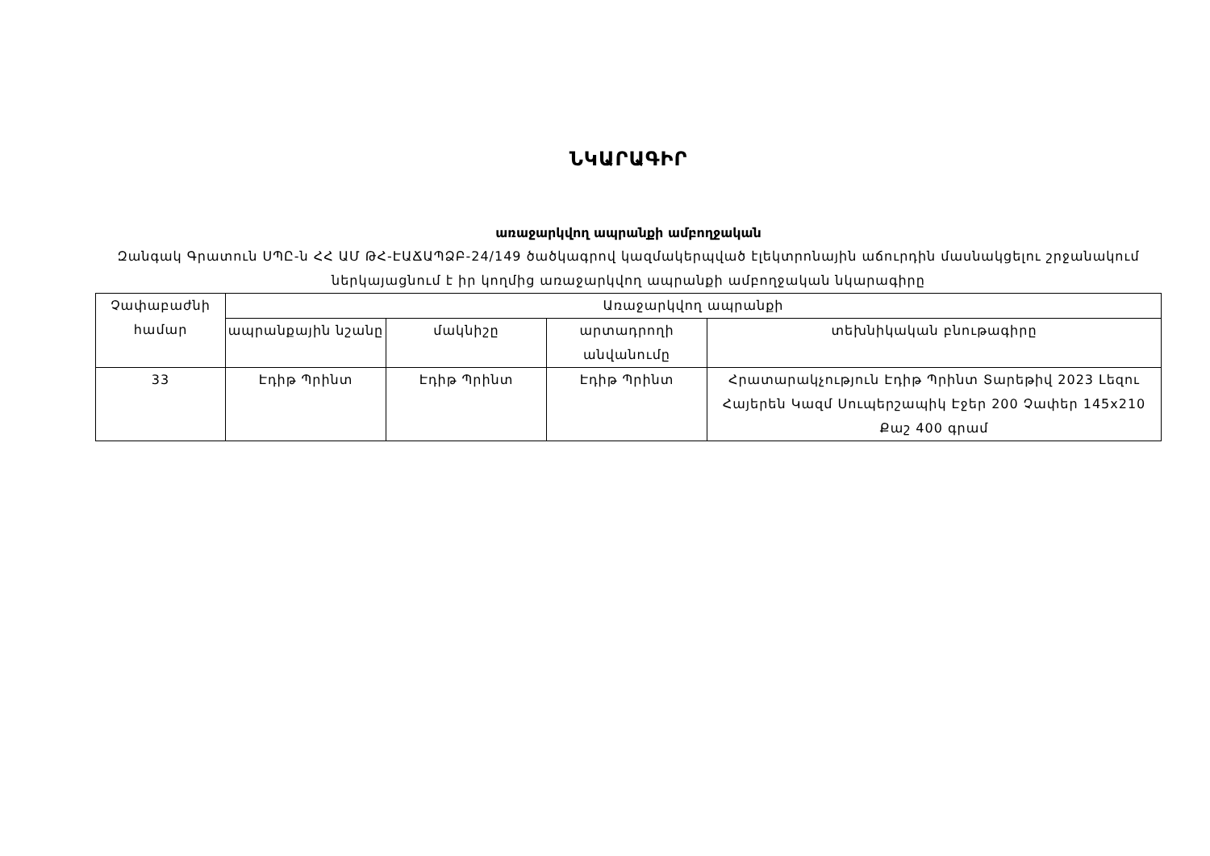ՆԿԱՐԱԳԻՐ
առաջարկվող ապրանքի ամբողջական
Զանգակ Գրատուն ՍՊԸ-ն ՀՀ ԱՄ ԹՀ-ԷԱՃԱՊՁԲ-24/149 ծածկագրով կազմակերպված էլեկտրոնային աճուրդին մասնակցելու շրջանակում ներկայացնում է իր կողմից առաջարկվող ապրանքի ամբողջական նկարագիրը
| Չափաբաժնի համար | Առաջարկվող ապրանքի | | | |
| --- | --- | --- | --- | --- |
| | ապրանքային նշանը | մակնիշը | արտադրողի անվանումը | տեխնիկական բնութագիրը |
| 33 | Էդիթ Պրինտ | Էդիթ Պրինտ | Էդիթ Պրինտ | Հրատարակչություն Էդիթ Պրինտ Տարեթիվ 2023 Լեզու Հայերեն Կազմ Սուպերշապիկ Էջեր 200 Չափեր 145x210 Քաշ 400 գրամ |